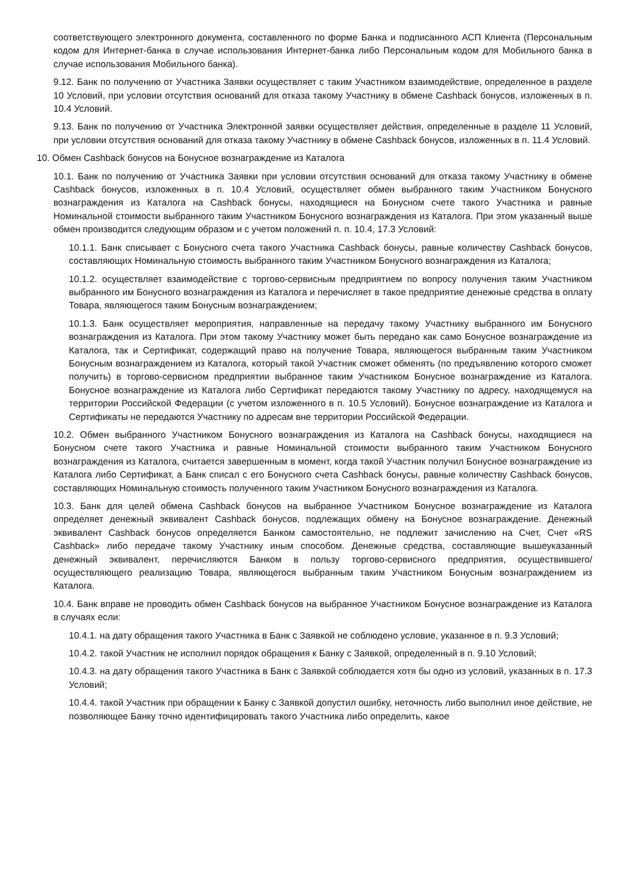соответствующего электронного документа, составленного по форме Банка и подписанного АСП Клиента (Персональным кодом для Интернет-банка в случае использования Интернет-банка либо Персональным кодом для Мобильного банка в случае использования Мобильного банка).
9.12. Банк по получению от Участника Заявки осуществляет с таким Участником взаимодействие, определенное в разделе 10 Условий, при условии отсутствия оснований для отказа такому Участнику в обмене Cashback бонусов, изложенных в п. 10.4 Условий.
9.13. Банк по получению от Участника Электронной заявки осуществляет действия, определенные в разделе 11 Условий, при условии отсутствия оснований для отказа такому Участнику в обмене Cashback бонусов, изложенных в п. 11.4 Условий.
10. Обмен Cashback бонусов на Бонусное вознаграждение из Каталога
10.1. Банк по получению от Участника Заявки при условии отсутствия оснований для отказа такому Участнику в обмене Cashback бонусов, изложенных в п. 10.4 Условий, осуществляет обмен выбранного таким Участником Бонусного вознаграждения из Каталога на Cashback бонусы, находящиеся на Бонусном счете такого Участника и равные Номинальной стоимости выбранного таким Участником Бонусного вознаграждения из Каталога. При этом указанный выше обмен производится следующим образом и с учетом положений п. п. 10.4, 17.3 Условий:
10.1.1. Банк списывает с Бонусного счета такого Участника Cashback бонусы, равные количеству Cashback бонусов, составляющих Номинальную стоимость выбранного таким Участником Бонусного вознаграждения из Каталога;
10.1.2. осуществляет взаимодействие с торгово-сервисным предприятием по вопросу получения таким Участником выбранного им Бонусного вознаграждения из Каталога и перечисляет в такое предприятие денежные средства в оплату Товара, являющегося таким Бонусным вознаграждением;
10.1.3. Банк осуществляет мероприятия, направленные на передачу такому Участнику выбранного им Бонусного вознаграждения из Каталога. При этом такому Участнику может быть передано как само Бонусное вознаграждение из Каталога, так и Сертификат, содержащий право на получение Товара, являющегося выбранным таким Участником Бонусным вознаграждением из Каталога, который такой Участник сможет обменять (по предъявлению которого сможет получить) в торгово-сервисном предприятии выбранное таким Участником Бонусное вознаграждение из Каталога. Бонусное вознаграждение из Каталога либо Сертификат передаются такому Участнику по адресу, находящемуся на территории Российской Федерации (с учетом изложенного в п. 10.5 Условий). Бонусное вознаграждение из Каталога и Сертификаты не передаются Участнику по адресам вне территории Российской Федерации.
10.2. Обмен выбранного Участником Бонусного вознаграждения из Каталога на Cashback бонусы, находящиеся на Бонусном счете такого Участника и равные Номинальной стоимости выбранного таким Участником Бонусного вознаграждения из Каталога, считается завершенным в момент, когда такой Участник получил Бонусное вознаграждение из Каталога либо Сертификат, а Банк списал с его Бонусного счета Cashback бонусы, равные количеству Cashback бонусов, составляющих Номинальную стоимость полученного таким Участником Бонусного вознаграждения из Каталога.
10.3. Банк для целей обмена Cashback бонусов на выбранное Участником Бонусное вознаграждение из Каталога определяет денежный эквивалент Cashback бонусов, подлежащих обмену на Бонусное вознаграждение. Денежный эквивалент Cashback бонусов определяется Банком самостоятельно, не подлежит зачислению на Счет, Счет «RS Cashback» либо передаче такому Участнику иным способом. Денежные средства, составляющие вышеуказанный денежный эквивалент, перечисляются Банком в пользу торгово-сервисного предприятия, осуществившего/осуществляющего реализацию Товара, являющегося выбранным таким Участником Бонусным вознаграждением из Каталога.
10.4. Банк вправе не проводить обмен Cashback бонусов на выбранное Участником Бонусное вознаграждение из Каталога в случаях если:
10.4.1. на дату обращения такого Участника в Банк с Заявкой не соблюдено условие, указанное в п. 9.3 Условий;
10.4.2. такой Участник не исполнил порядок обращения к Банку с Заявкой, определенный в п. 9.10 Условий;
10.4.3. на дату обращения такого Участника в Банк с Заявкой соблюдается хотя бы одно из условий, указанных в п. 17.3 Условий;
10.4.4. такой Участник при обращении к Банку с Заявкой допустил ошибку, неточность либо выполнил иное действие, не позволяющее Банку точно идентифицировать такого Участника либо определить, какое